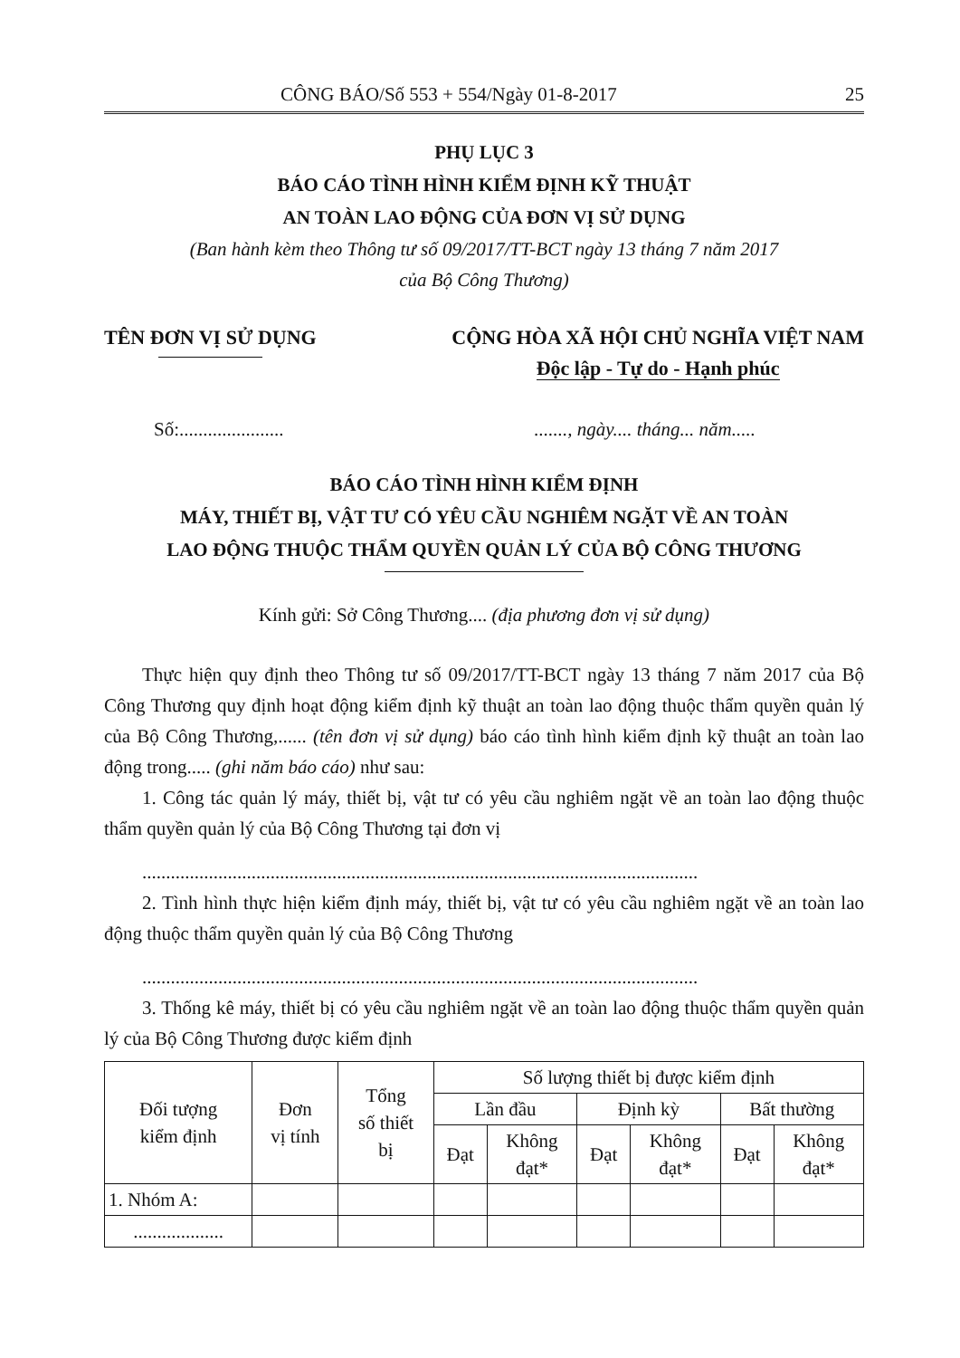CÔNG BÁO/Số 553 + 554/Ngày 01-8-2017 25
PHỤ LỤC 3
BÁO CÁO TÌNH HÌNH KIỂM ĐỊNH KỸ THUẬT
AN TOÀN LAO ĐỘNG CỦA ĐƠN VỊ SỬ DỤNG
(Ban hành kèm theo Thông tư số 09/2017/TT-BCT ngày 13 tháng 7 năm 2017
của Bộ Công Thương)
TÊN ĐƠN VỊ SỬ DỤNG CỘNG HÒA XÃ HỘI CHỦ NGHĨA VIỆT NAM
Độc lập - Tự do - Hạnh phúc
Số:............................., ngày.... tháng... năm.....
BÁO CÁO TÌNH HÌNH KIỂM ĐỊNH
MÁY, THIẾT BỊ, VẬT TƯ CÓ YÊU CẦU NGHIÊM NGẶT VỀ AN TOÀN
LAO ĐỘNG THUỘC THẨM QUYỀN QUẢN LÝ CỦA BỘ CÔNG THƯƠNG
Kính gửi: Sở Công Thương.... (địa phương đơn vị sử dụng)
Thực hiện quy định theo Thông tư số 09/2017/TT-BCT ngày 13 tháng 7 năm 2017 của Bộ Công Thương quy định hoạt động kiểm định kỹ thuật an toàn lao động thuộc thẩm quyền quản lý của Bộ Công Thương,...... (tên đơn vị sử dụng) báo cáo tình hình kiểm định kỹ thuật an toàn lao động trong..... (ghi năm báo cáo) như sau:
1. Công tác quản lý máy, thiết bị, vật tư có yêu cầu nghiêm ngặt về an toàn lao động thuộc thẩm quyền quản lý của Bộ Công Thương tại đơn vị
.....................................................................................................................
2. Tình hình thực hiện kiểm định máy, thiết bị, vật tư có yêu cầu nghiêm ngặt về an toàn lao động thuộc thẩm quyền quản lý của Bộ Công Thương
.....................................................................................................................
3. Thống kê máy, thiết bị có yêu cầu nghiêm ngặt về an toàn lao động thuộc thẩm quyền quản lý của Bộ Công Thương được kiểm định
| Đối tượng kiểm định | Đơn vị tính | Tổng số thiết bị | Số lượng thiết bị được kiểm định | | | | | |
| --- | --- | --- | --- | --- | --- | --- | --- | --- |
| | | | Lần đầu | | Định kỳ | | Bất thường | |
| | | | Đạt | Không đạt* | Đạt | Không đạt* | Đạt | Không đạt* |
| 1. Nhóm A: | | | | | | | | |
| ................... | | | | | | | | |